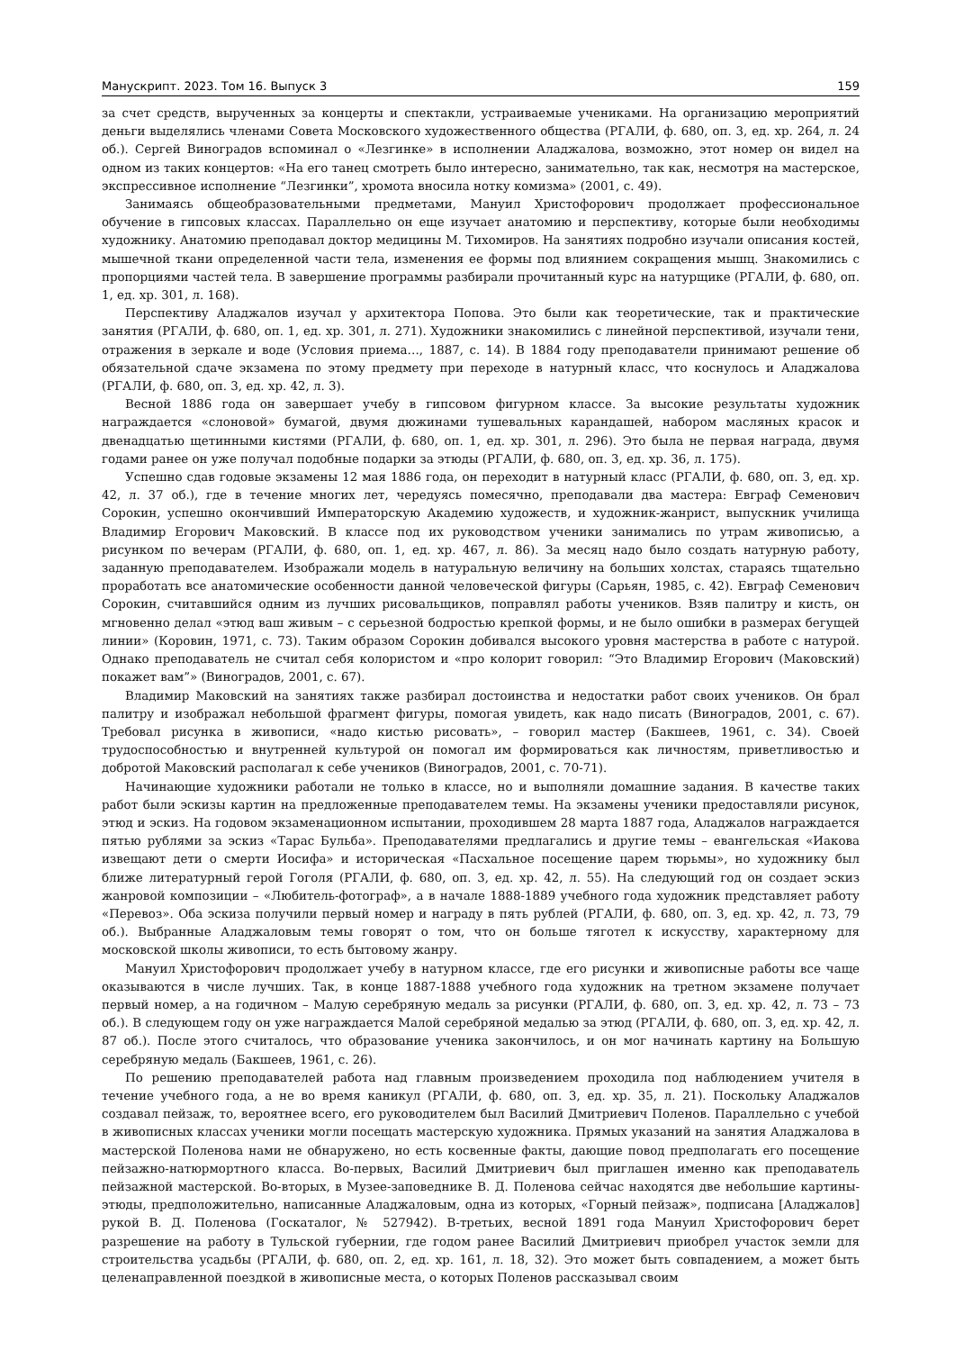Манускрипт. 2023. Том 16. Выпуск 3 159
за счет средств, вырученных за концерты и спектакли, устраиваемые учениками. На организацию мероприятий деньги выделялись членами Совета Московского художественного общества (РГАЛИ, ф. 680, оп. 3, ед. хр. 264, л. 24 об.). Сергей Виноградов вспоминал о «Лезгинке» в исполнении Аладжалова, возможно, этот номер он видел на одном из таких концертов: «На его танец смотреть было интересно, занимательно, так как, несмотря на мастерское, экспрессивное исполнение “Лезгинки”, хромота вносила нотку комизма» (2001, с. 49).
Занимаясь общеобразовательными предметами, Мануил Христофорович продолжает профессиональное обучение в гипсовых классах. Параллельно он еще изучает анатомию и перспективу, которые были необходимы художнику. Анатомию преподавал доктор медицины М. Тихомиров. На занятиях подробно изучали описания костей, мышечной ткани определенной части тела, изменения ее формы под влиянием сокращения мышц. Знакомились с пропорциями частей тела. В завершение программы разбирали прочитанный курс на натурщике (РГАЛИ, ф. 680, оп. 1, ед. хр. 301, л. 168).
Перспективу Аладжалов изучал у архитектора Попова. Это были как теоретические, так и практические занятия (РГАЛИ, ф. 680, оп. 1, ед. хр. 301, л. 271). Художники знакомились с линейной перспективой, изучали тени, отражения в зеркале и воде (Условия приема…, 1887, с. 14). В 1884 году преподаватели принимают решение об обязательной сдаче экзамена по этому предмету при переходе в натурный класс, что коснулось и Аладжалова (РГАЛИ, ф. 680, оп. 3, ед. хр. 42, л. 3).
Весной 1886 года он завершает учебу в гипсовом фигурном классе. За высокие результаты художник награждается «слоновой» бумагой, двумя дюжинами тушевальных карандашей, набором масляных красок и двенадцатью щетинными кистями (РГАЛИ, ф. 680, оп. 1, ед. хр. 301, л. 296). Это была не первая награда, двумя годами ранее он уже получал подобные подарки за этюды (РГАЛИ, ф. 680, оп. 3, ед. хр. 36, л. 175).
Успешно сдав годовые экзамены 12 мая 1886 года, он переходит в натурный класс (РГАЛИ, ф. 680, оп. 3, ед. хр. 42, л. 37 об.), где в течение многих лет, чередуясь помесячно, преподавали два мастера: Евграф Семенович Сорокин, успешно окончивший Императорскую Академию художеств, и художник-жанрист, выпускник училища Владимир Егорович Маковский. В классе под их руководством ученики занимались по утрам живописью, а рисунком по вечерам (РГАЛИ, ф. 680, оп. 1, ед. хр. 467, л. 86). За месяц надо было создать натурную работу, заданную преподавателем. Изображали модель в натуральную величину на больших холстах, стараясь тщательно проработать все анатомические особенности данной человеческой фигуры (Сарьян, 1985, с. 42). Евграф Семенович Сорокин, считавшийся одним из лучших рисовальщиков, поправлял работы учеников. Взяв палитру и кисть, он мгновенно делал «этюд ваш живым – с серьезной бодростью крепкой формы, и не было ошибки в размерах бегущей линии» (Коровин, 1971, с. 73). Таким образом Сорокин добивался высокого уровня мастерства в работе с натурой. Однако преподаватель не считал себя колористом и «про колорит говорил: “Это Владимир Егорович (Маковский) покажет вам”» (Виноградов, 2001, с. 67).
Владимир Маковский на занятиях также разбирал достоинства и недостатки работ своих учеников. Он брал палитру и изображал небольшой фрагмент фигуры, помогая увидеть, как надо писать (Виноградов, 2001, с. 67). Требовал рисунка в живописи, «надо кистью рисовать», – говорил мастер (Бакшеев, 1961, с. 34). Своей трудоспособностью и внутренней культурой он помогал им формироваться как личностям, приветливостью и добротой Маковский располагал к себе учеников (Виноградов, 2001, с. 70-71).
Начинающие художники работали не только в классе, но и выполняли домашние задания. В качестве таких работ были эскизы картин на предложенные преподавателем темы. На экзамены ученики предоставляли рисунок, этюд и эскиз. На годовом экзаменационном испытании, проходившем 28 марта 1887 года, Аладжалов награждается пятью рублями за эскиз «Тарас Бульба». Преподавателями предлагались и другие темы – евангельская «Иакова извещают дети о смерти Иосифа» и историческая «Пасхальное посещение царем тюрьмы», но художнику был ближе литературный герой Гоголя (РГАЛИ, ф. 680, оп. 3, ед. хр. 42, л. 55). На следующий год он создает эскиз жанровой композиции – «Любитель-фотограф», а в начале 1888-1889 учебного года художник представляет работу «Перевоз». Оба эскиза получили первый номер и награду в пять рублей (РГАЛИ, ф. 680, оп. 3, ед. хр. 42, л. 73, 79 об.). Выбранные Аладжаловым темы говорят о том, что он больше тяготел к искусству, характерному для московской школы живописи, то есть бытовому жанру.
Мануил Христофорович продолжает учебу в натурном классе, где его рисунки и живописные работы все чаще оказываются в числе лучших. Так, в конце 1887-1888 учебного года художник на третном экзамене получает первый номер, а на годичном – Малую серебряную медаль за рисунки (РГАЛИ, ф. 680, оп. 3, ед. хр. 42, л. 73 – 73 об.). В следующем году он уже награждается Малой серебряной медалью за этюд (РГАЛИ, ф. 680, оп. 3, ед. хр. 42, л. 87 об.). После этого считалось, что образование ученика закончилось, и он мог начинать картину на Большую серебряную медаль (Бакшеев, 1961, с. 26).
По решению преподавателей работа над главным произведением проходила под наблюдением учителя в течение учебного года, а не во время каникул (РГАЛИ, ф. 680, оп. 3, ед. хр. 35, л. 21). Поскольку Аладжалов создавал пейзаж, то, вероятнее всего, его руководителем был Василий Дмитриевич Поленов. Параллельно с учебой в живописных классах ученики могли посещать мастерскую художника. Прямых указаний на занятия Аладжалова в мастерской Поленова нами не обнаружено, но есть косвенные факты, дающие повод предполагать его посещение пейзажно-натюрмортного класса. Во-первых, Василий Дмитриевич был приглашен именно как преподаватель пейзажной мастерской. Во-вторых, в Музее-заповеднике В. Д. Поленова сейчас находятся две небольшие картины-этюды, предположительно, написанные Аладжаловым, одна из которых, «Горный пейзаж», подписана [Аладжалов] рукой В. Д. Поленова (Госкаталог, № 527942). В-третьих, весной 1891 года Мануил Христофорович берет разрешение на работу в Тульской губернии, где годом ранее Василий Дмитриевич приобрел участок земли для строительства усадьбы (РГАЛИ, ф. 680, оп. 2, ед. хр. 161, л. 18, 32). Это может быть совпадением, а может быть целенаправленной поездкой в живописные места, о которых Поленов рассказывал своим